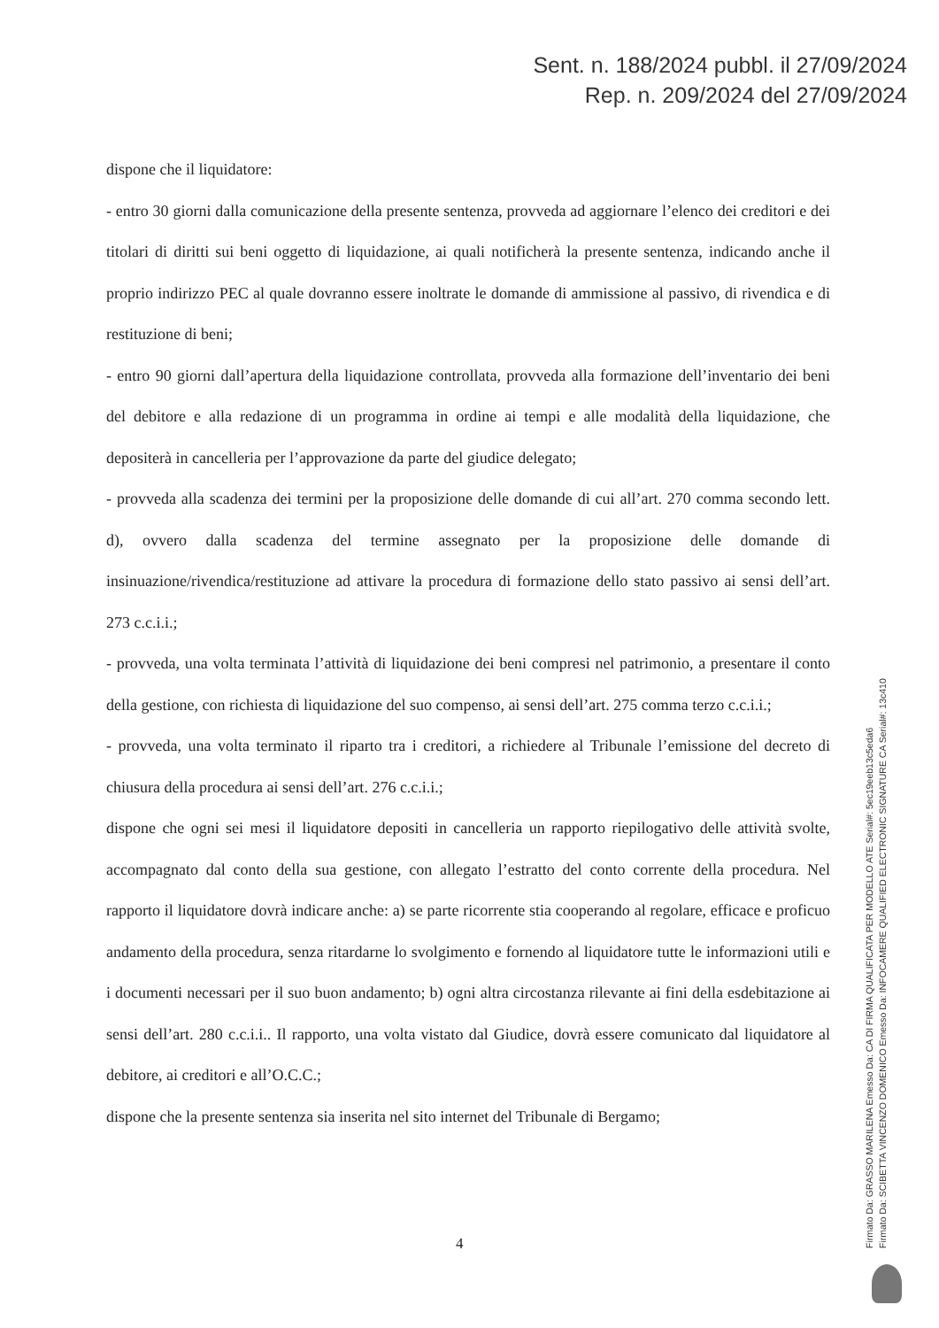Sent. n. 188/2024 pubbl. il 27/09/2024
Rep. n. 209/2024 del 27/09/2024
dispone che il liquidatore:
- entro 30 giorni dalla comunicazione della presente sentenza, provveda ad aggiornare l’elenco dei creditori e dei titolari di diritti sui beni oggetto di liquidazione, ai quali notificherà la presente sentenza, indicando anche il proprio indirizzo PEC al quale dovranno essere inoltrate le domande di ammissione al passivo, di rivendica e di restituzione di beni;
- entro 90 giorni dall’apertura della liquidazione controllata, provveda alla formazione dell’inventario dei beni del debitore e alla redazione di un programma in ordine ai tempi e alle modalità della liquidazione, che depositerà in cancelleria per l’approvazione da parte del giudice delegato;
- provveda alla scadenza dei termini per la proposizione delle domande di cui all’art. 270 comma secondo lett. d), ovvero dalla scadenza del termine assegnato per la proposizione delle domande di insinuazione/rivendica/restituzione ad attivare la procedura di formazione dello stato passivo ai sensi dell’art. 273 c.c.i.i.;
- provveda, una volta terminata l’attività di liquidazione dei beni compresi nel patrimonio, a presentare il conto della gestione, con richiesta di liquidazione del suo compenso, ai sensi dell’art. 275 comma terzo c.c.i.i.;
- provveda, una volta terminato il riparto tra i creditori, a richiedere al Tribunale l’emissione del decreto di chiusura della procedura ai sensi dell’art. 276 c.c.i.i.;
dispone che ogni sei mesi il liquidatore depositi in cancelleria un rapporto riepilogativo delle attività svolte, accompagnato dal conto della sua gestione, con allegato l’estratto del conto corrente della procedura. Nel rapporto il liquidatore dovrà indicare anche: a) se parte ricorrente stia cooperando al regolare, efficace e proficuo andamento della procedura, senza ritardarne lo svolgimento e fornendo al liquidatore tutte le informazioni utili e i documenti necessari per il suo buon andamento; b) ogni altra circostanza rilevante ai fini della esdebitazione ai sensi dell’art. 280 c.c.i.i.. Il rapporto, una volta vistato dal Giudice, dovrà essere comunicato dal liquidatore al debitore, ai creditori e all’O.C.C.;
dispone che la presente sentenza sia inserita nel sito internet del Tribunale di Bergamo;
4
Firmato Da: GRASSO MARILENA Emesso Da: CA DI FIRMA QUALIFICATA PER MODELLO ATE Serial#: 5ec19eeb13c5eda6
Firmato Da: SCIBETTA VINCENZO DOMENICO Emesso Da: INFOCAMERE QUALIFIED ELECTRONIC SIGNATURE CA Serial#: 13c410